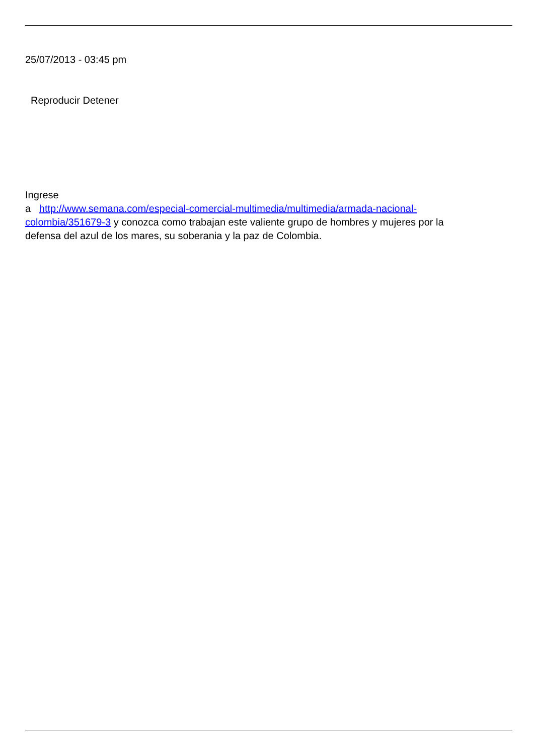25/07/2013 - 03:45 pm
Reproducir Detener
Ingrese
a http://www.semana.com/especial-comercial-multimedia/multimedia/armada-nacional-colombia/351679-3 y conozca como trabajan este valiente grupo de hombres y mujeres por la defensa del azul de los mares, su soberania y la paz de Colombia.